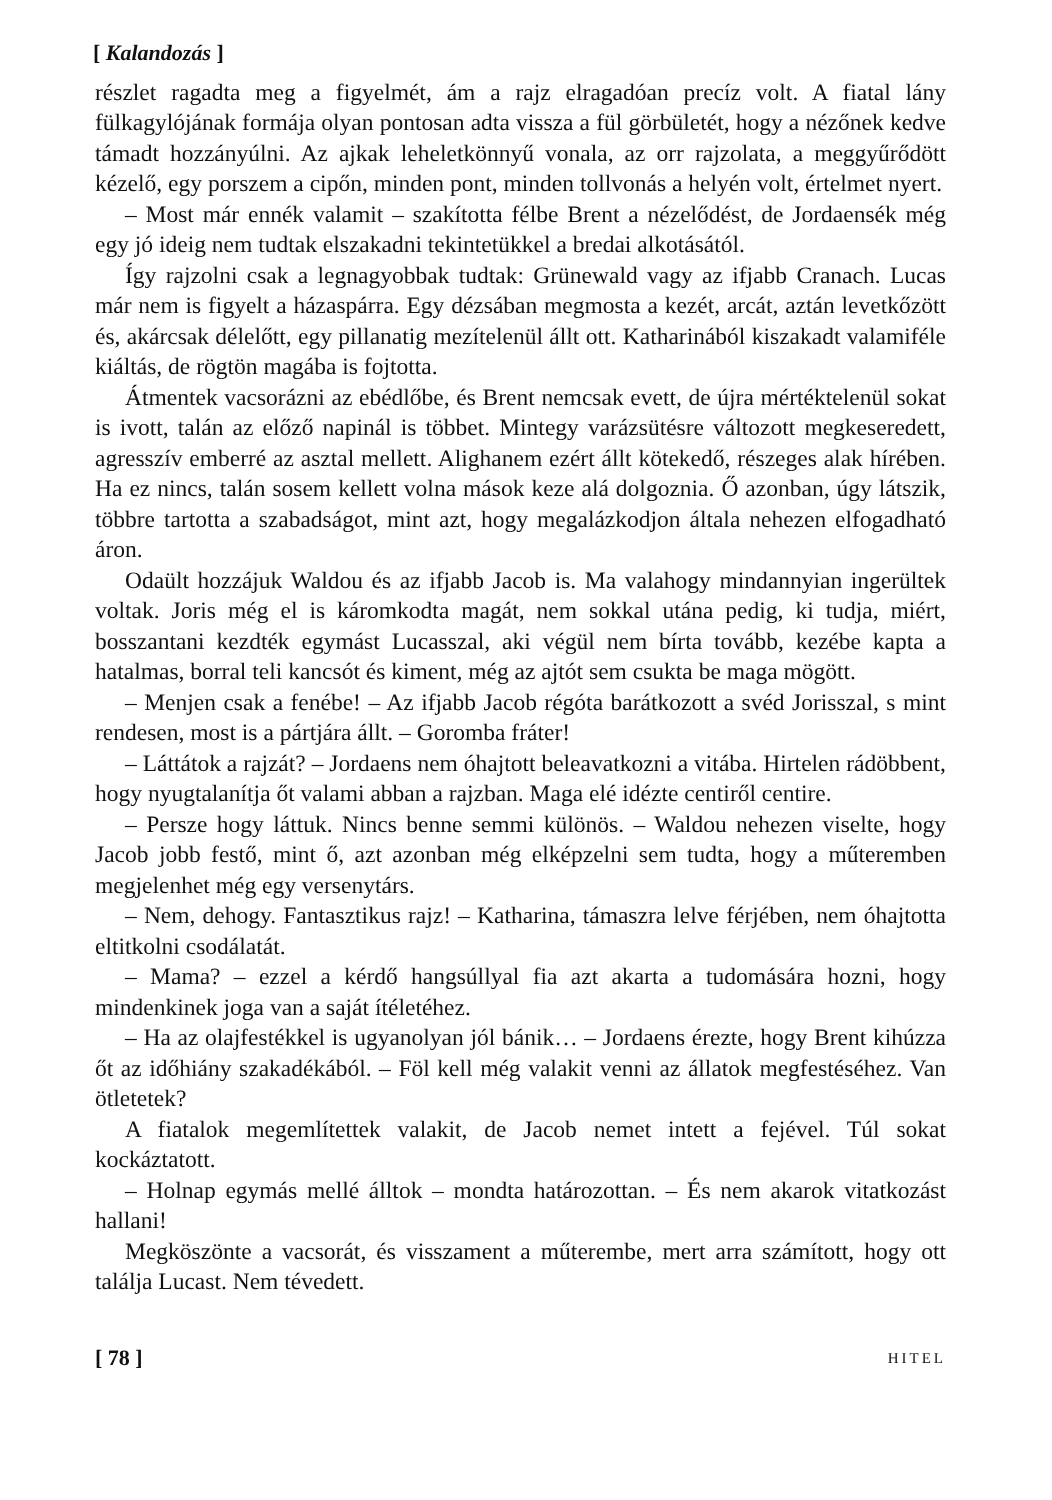[ Kalandozás ]
részlet ragadta meg a figyelmét, ám a rajz elragadóan precíz volt. A fiatal lány fülkagylójának formája olyan pontosan adta vissza a fül görbületét, hogy a nézőnek kedve támadt hozzányúlni. Az ajkak leheletkönnyű vonala, az orr rajzolata, a meggyűrődött kézelő, egy porszem a cipőn, minden pont, minden tollvonás a helyén volt, értelmet nyert.
– Most már ennék valamit – szakította félbe Brent a nézelődést, de Jordaensék még egy jó ideig nem tudtak elszakadni tekintetükkel a bredai alkotásától.
Így rajzolni csak a legnagyobbak tudtak: Grünewald vagy az ifjabb Cranach. Lucas már nem is figyelt a házaspárra. Egy dézsában megmosta a kezét, arcát, aztán levetkőzött és, akárcsak délelőtt, egy pillanatig mezítelenül állt ott. Katharinából kiszakadt valamiféle kiáltás, de rögtön magába is fojtotta.
Átmentek vacsorázni az ebédlőbe, és Brent nemcsak evett, de újra mértéktelenül sokat is ivott, talán az előző napinál is többet. Mintegy varázsütésre változott megkeseredett, agresszív emberré az asztal mellett. Alighanem ezért állt kötekedő, részeges alak hírében. Ha ez nincs, talán sosem kellett volna mások keze alá dolgoznia. Ő azonban, úgy látszik, többre tartotta a szabadságot, mint azt, hogy megalázkodjon általa nehezen elfogadható áron.
Odaült hozzájuk Waldou és az ifjabb Jacob is. Ma valahogy mindannyian ingerültek voltak. Joris még el is káromkodta magát, nem sokkal utána pedig, ki tudja, miért, bosszantani kezdték egymást Lucasszal, aki végül nem bírta tovább, kezébe kapta a hatalmas, borral teli kancsót és kiment, még az ajtót sem csukta be maga mögött.
– Menjen csak a fenébe! – Az ifjabb Jacob régóta barátkozott a svéd Jorisszal, s mint rendesen, most is a pártjára állt. – Goromba fráter!
– Láttátok a rajzát? – Jordaens nem óhajtott beleavatkozni a vitába. Hirtelen rádöbbent, hogy nyugtalanítja őt valami abban a rajzban. Maga elé idézte centiről centire.
– Persze hogy láttuk. Nincs benne semmi különös. – Waldou nehezen viselte, hogy Jacob jobb festő, mint ő, azt azonban még elképzelni sem tudta, hogy a műteremben megjelenhet még egy versenytárs.
– Nem, dehogy. Fantasztikus rajz! – Katharina, támaszra lelve férjében, nem óhajtotta eltitkolni csodálatát.
– Mama? – ezzel a kérdő hangsúllyal fia azt akarta a tudomására hozni, hogy mindenkinek joga van a saját ítéletéhez.
– Ha az olajfestékkel is ugyanolyan jól bánik… – Jordaens érezte, hogy Brent kihúzza őt az időhiány szakadékából. – Föl kell még valakit venni az állatok megfestéséhez. Van ötletetek?
A fiatalok megemlítettek valakit, de Jacob nemet intett a fejével. Túl sokat kockáztatott.
– Holnap egymás mellé álltok – mondta határozottan. – És nem akarok vitatkozást hallani!
Megköszönte a vacsorát, és visszament a műterembe, mert arra számított, hogy ott találja Lucast. Nem tévedett.
[ 78 ] HITEL